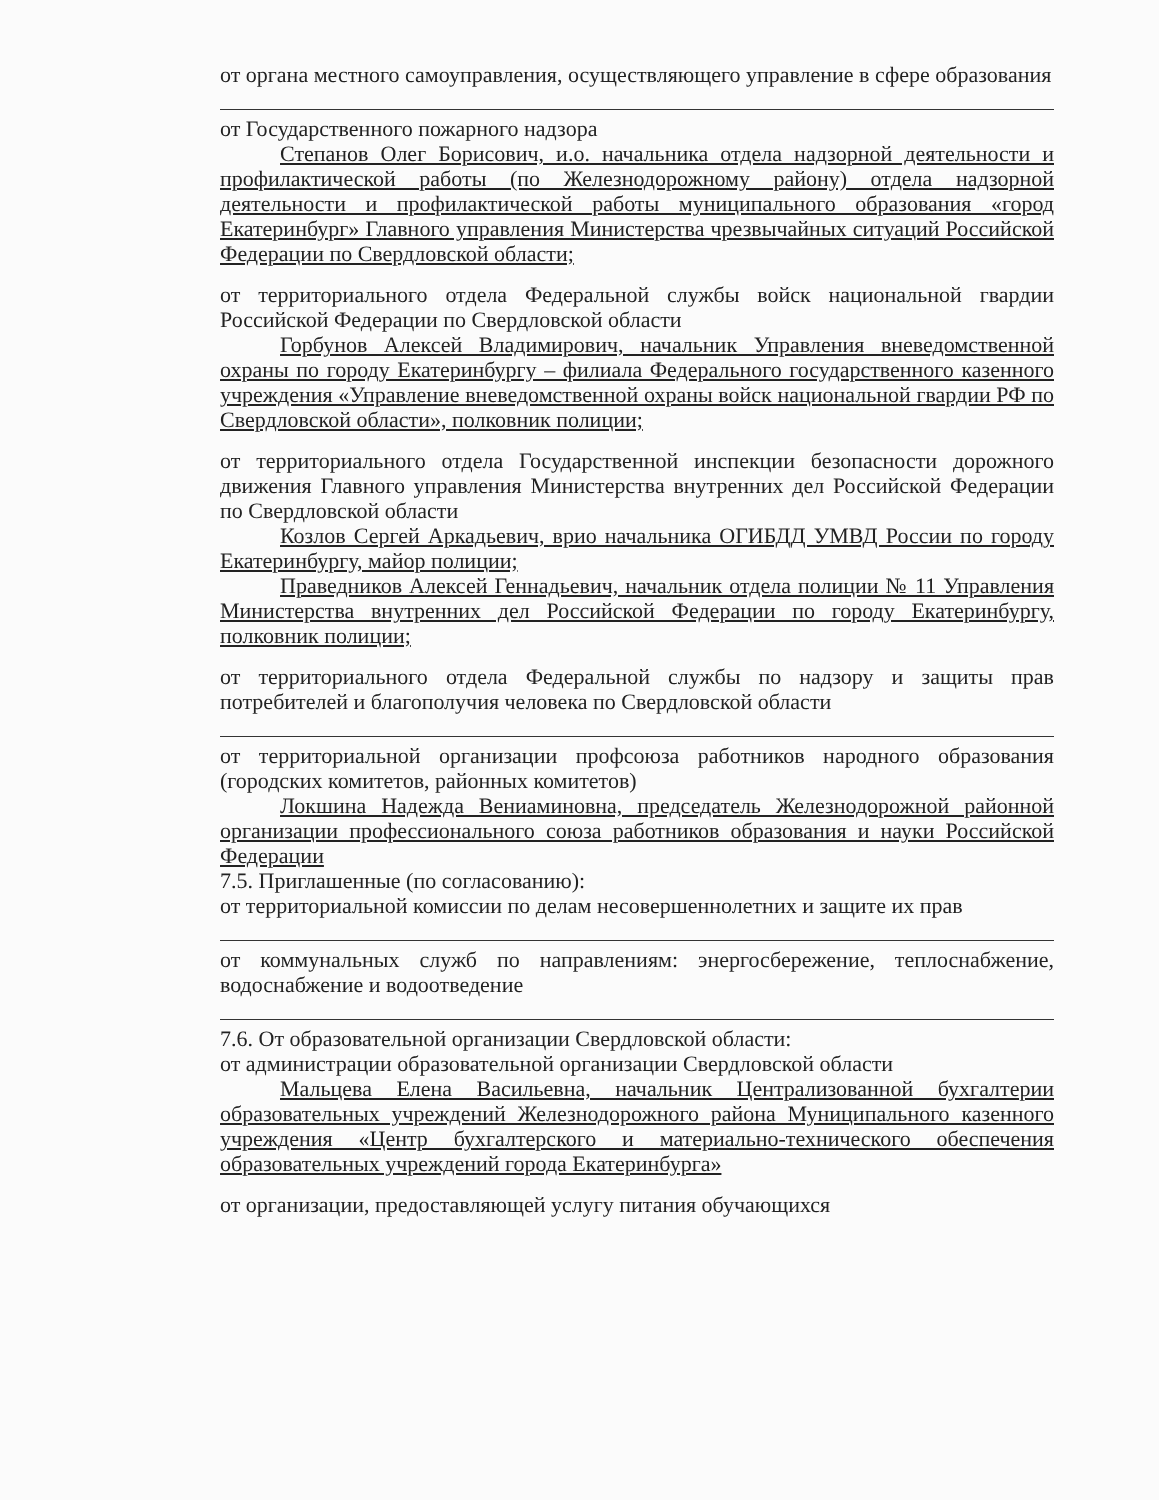от органа местного самоуправления, осуществляющего управление в сфере образования
от Государственного пожарного надзора
Степанов Олег Борисович, и.о. начальника отдела надзорной деятельности и профилактической работы (по Железнодорожному району) отдела надзорной деятельности и профилактической работы муниципального образования «город Екатеринбург» Главного управления Министерства чрезвычайных ситуаций Российской Федерации по Свердловской области;
от территориального отдела Федеральной службы войск национальной гвардии Российской Федерации по Свердловской области
Горбунов Алексей Владимирович, начальник Управления вневедомственной охраны по городу Екатеринбургу – филиала Федерального государственного казенного учреждения «Управление вневедомственной охраны войск национальной гвардии РФ по Свердловской области», полковник полиции;
от территориального отдела Государственной инспекции безопасности дорожного движения Главного управления Министерства внутренних дел Российской Федерации по Свердловской области
Козлов Сергей Аркадьевич, врио начальника ОГИБДД УМВД России по городу Екатеринбургу, майор полиции;
Праведников Алексей Геннадьевич, начальник отдела полиции № 11 Управления Министерства внутренних дел Российской Федерации по городу Екатеринбургу, полковник полиции;
от территориального отдела Федеральной службы по надзору и защиты прав потребителей и благополучия человека по Свердловской области
от территориальной организации профсоюза работников народного образования (городских комитетов, районных комитетов)
Локшина Надежда Вениаминовна, председатель Железнодорожной районной организации профессионального союза работников образования и науки Российской Федерации
7.5. Приглашенные (по согласованию):
от территориальной комиссии по делам несовершеннолетних и защите их прав
от коммунальных служб по направлениям: энергосбережение, теплоснабжение, водоснабжение и водоотведение
7.6. От образовательной организации Свердловской области:
от администрации образовательной организации Свердловской области
Мальцева Елена Васильевна, начальник Централизованной бухгалтерии образовательных учреждений Железнодорожного района Муниципального казенного учреждения «Центр бухгалтерского и материально-технического обеспечения образовательных учреждений города Екатеринбурга»
от организации, предоставляющей услугу питания обучающихся